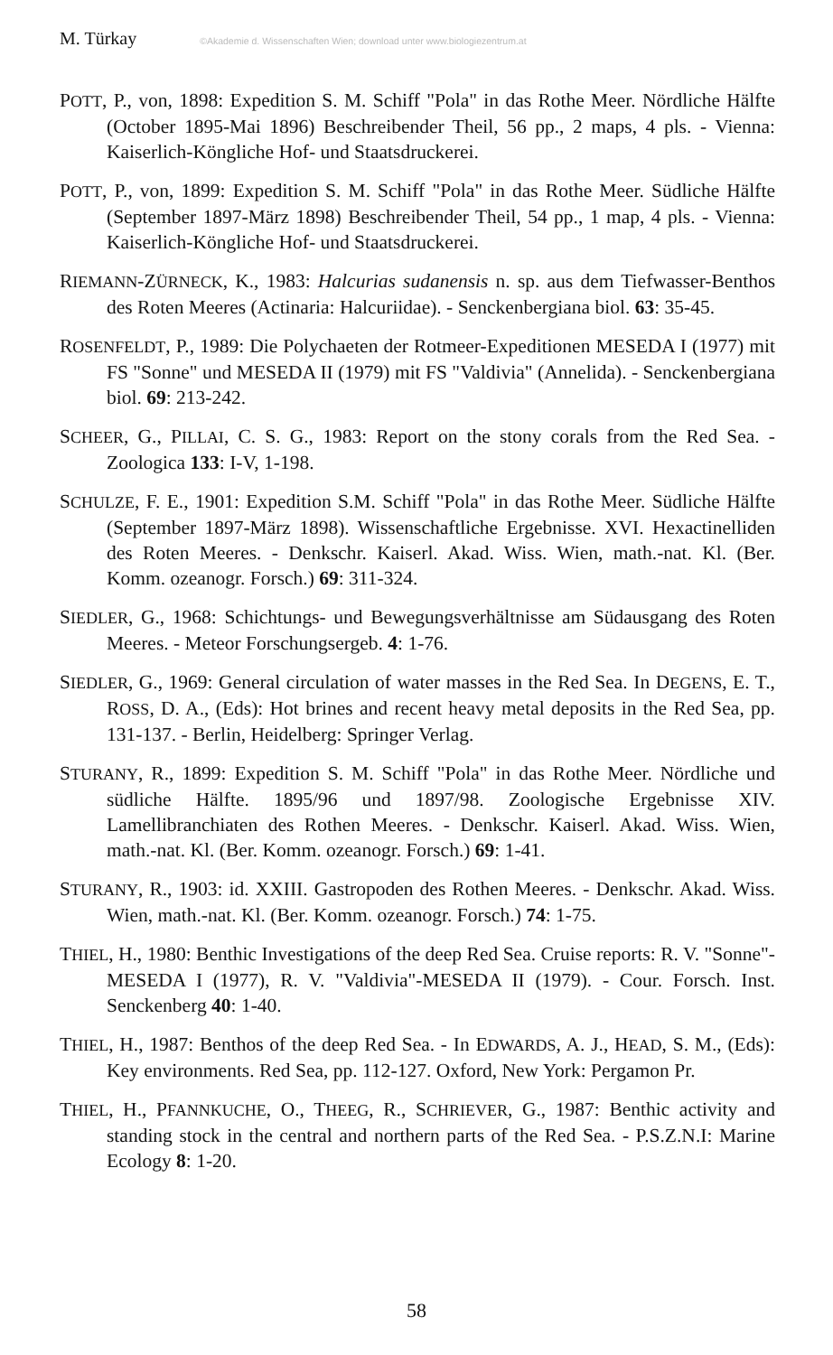M. Türkay ©Akademie d. Wissenschaften Wien; download unter www.biologiezentrum.at
POTT, P., von, 1898: Expedition S. M. Schiff "Pola" in das Rothe Meer. Nördliche Hälfte (October 1895-Mai 1896) Beschreibender Theil, 56 pp., 2 maps, 4 pls. - Vienna: Kaiserlich-Köngliche Hof- und Staatsdruckerei.
POTT, P., von, 1899: Expedition S. M. Schiff "Pola" in das Rothe Meer. Südliche Hälfte (September 1897-März 1898) Beschreibender Theil, 54 pp., 1 map, 4 pls. - Vienna: Kaiserlich-Köngliche Hof- und Staatsdruckerei.
RIEMANN-ZÜRNECK, K., 1983: Halcurias sudanensis n. sp. aus dem Tiefwasser-Benthos des Roten Meeres (Actinaria: Halcuriidae). - Senckenbergiana biol. 63: 35-45.
ROSENFELDT, P., 1989: Die Polychaeten der Rotmeer-Expeditionen MESEDA I (1977) mit FS "Sonne" und MESEDA II (1979) mit FS "Valdivia" (Annelida). - Senckenbergiana biol. 69: 213-242.
SCHEER, G., PILLAI, C. S. G., 1983: Report on the stony corals from the Red Sea. - Zoologica 133: I-V, 1-198.
SCHULZE, F. E., 1901: Expedition S.M. Schiff "Pola" in das Rothe Meer. Südliche Hälfte (September 1897-März 1898). Wissenschaftliche Ergebnisse. XVI. Hexactinelliden des Roten Meeres. - Denkschr. Kaiserl. Akad. Wiss. Wien, math.-nat. Kl. (Ber. Komm. ozeanogr. Forsch.) 69: 311-324.
SIEDLER, G., 1968: Schichtungs- und Bewegungsverhältnisse am Südausgang des Roten Meeres. - Meteor Forschungsergeb. 4: 1-76.
SIEDLER, G., 1969: General circulation of water masses in the Red Sea. In DEGENS, E. T., ROSS, D. A., (Eds): Hot brines and recent heavy metal deposits in the Red Sea, pp. 131-137. - Berlin, Heidelberg: Springer Verlag.
STURANY, R., 1899: Expedition S. M. Schiff "Pola" in das Rothe Meer. Nördliche und südliche Hälfte. 1895/96 und 1897/98. Zoologische Ergebnisse XIV. Lamellibranchiaten des Rothen Meeres. - Denkschr. Kaiserl. Akad. Wiss. Wien, math.-nat. Kl. (Ber. Komm. ozeanogr. Forsch.) 69: 1-41.
STURANY, R., 1903: id. XXIII. Gastropoden des Rothen Meeres. - Denkschr. Akad. Wiss. Wien, math.-nat. Kl. (Ber. Komm. ozeanogr. Forsch.) 74: 1-75.
THIEL, H., 1980: Benthic Investigations of the deep Red Sea. Cruise reports: R. V. "Sonne"-MESEDA I (1977), R. V. "Valdivia"-MESEDA II (1979). - Cour. Forsch. Inst. Senckenberg 40: 1-40.
THIEL, H., 1987: Benthos of the deep Red Sea. - In EDWARDS, A. J., HEAD, S. M., (Eds): Key environments. Red Sea, pp. 112-127. Oxford, New York: Pergamon Pr.
THIEL, H., PFANNKUCHE, O., THEEG, R., SCHRIEVER, G., 1987: Benthic activity and standing stock in the central and northern parts of the Red Sea. - P.S.Z.N.I: Marine Ecology 8: 1-20.
58